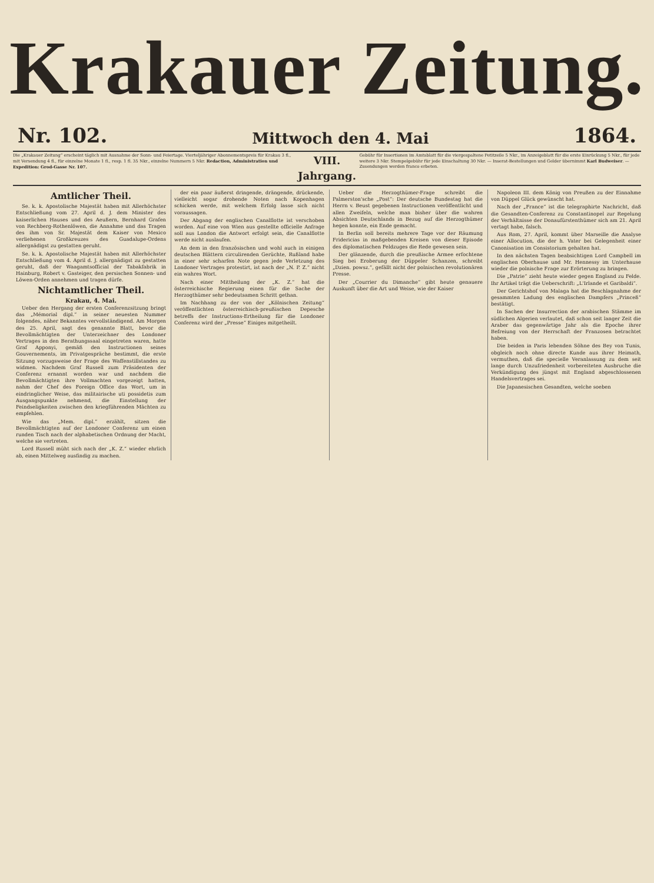Krakauer Zeitung.
Nr. 102. Mittwoch den 4. Mai 1864.
Die „Krakauer Zeitung“ erscheint täglich mit Ausnahme der Sonn- und Feiertage. Vierteljähriger Abonnementspreis für Krakau 3 fl., mit Versendung 4 fl., für einzelne Monate 1 fl., resp. 1 fl. 35 Nkr., einzelne Nummern 5 Nkr. Redaction, Administration und Expedition: Grod-Gasse Nr. 107.
VIII. Jahrgang.
Gebühr für Insertionen im Amtsblatt für die viergespaltene Petitzeile 5 Nkr., im Anzeigeblatt für die erste Einrückung 5 Nkr., für jede weitere 3 Nkr. Stempelgebühr für jede Einschaltung 30 Nkr. — Inserat-Bestellungen und Gelder übernimmt Karl Budweiser. — Zusendungen werden franco erbeten.
Amtlicher Theil.
Se. k. k. Apostolische Majestät haben mit Allerhöchster Entschließung vom 27. April d. J. dem Minister des kaiserlichen Hauses und des Aeußern, Bernhard Grafen von Rechberg-Rothenlöwen, die Annahme und das Tragen des ihm von Sr. Majestät dem Kaiser von Mexico verliehenen Großkreuzes des Guadalupe-Ordens allergnädigst zu gestatten geruht.
Se. k. k. Apostolische Majestät haben mit Allerhöchster Entschließung vom 4. April d. J. allergnädigst zu gestatten geruht, daß der Waagamtsofficial der Tabakfabrik in Hainburg, Robert v. Gasteiger, den persischen Sonnen- und Löwen-Orden annehmen und tragen dürfe.
Nichtamtlicher Theil.
Krakau, 4. Mai.
Ueber den Hergang der ersten Conferenzsitzung bringt das „Mémorial dipl.“ in seiner neuesten Nummer folgendes, näher Bekanntes vervollständigend. Am Morgen des 25. April, sagt des genannte Blatt, bevor die Bevollmächtigten der Unterzeichner des Londoner Vertrages in den Berathungssaal eingetreten waren, hatte Graf Apponyi, gemäß den Instructionen seines Gouvernements, im Privatgespräche bestimmt, die erste Sitzung vorzugsweise der Frage des Waffenstillstandes zu widmen. Nachdem Graf Russell zum Präsidenten der Conferenz ernannt worden war und nachdem die Bevollmächtigten ihre Vollmachten vorgezeigt hatten, nahm der Chef des Foreign Office das Wort, um in eindringlicher Weise, das militairische uti possidetis zum Ausgangspunkte nehmend, die Einstellung der Feindseligkeiten zwischen den kriegführenden Mächten zu empfehlen.
Wie das „Mem. dipl.“ erzählt, sitzen die Bevollmächtigten auf der Londoner Conferenz um einen runden Tisch nach der alphabetischen Ordnung der Macht, welche sie vertreten.
Lord Russell müht sich nach der „K. Z.“ wieder ehrlich ab, einen Mittelweg ausfindig zu machen.
der ein paar äußerst dringende, drängende, drückende, vielleicht sogar drohende Noten nach Kopenhagen schicken werde, mit welchem Erfolg lasse sich nicht voraussagen.
Der Abgang der englischen Canalflotte ist verschoben worden. Auf eine von Wien aus gestellte officielle Anfrage soll aus London die Antwort erfolgt sein, die Canalflotte werde nicht auslaufen.
An dem in den französischen und wohl auch in einigen deutschen Blättern circulirenden Gerüchte, Rußland habe in einer sehr scharfen Note gegen jede Verletzung des Londoner Vertrages protestirt, ist nach der „N. P. Z.“ nicht ein wahres Wort.
Nach einer Mittheilung der „K. Z.“ hat die österreichische Regierung einen für die Sache der Herzogthümer sehr bedeutsamen Schritt gethan.
Im Nachhang zu der von der „Kölnischen Zeitung“ veröffentlichten österreichisch-preußischen Depesche betreffs der Instructions-Ertheilung für die Londoner Conferenz wird der „Presse“ Einiges mitgetheilt.
Ueber die Herzogthümer-Frage schreibt die Palmerston'sche „Post“: Der deutsche Bundestag hat die Herrn v. Beust gegebenen Instructionen veröffentlicht und allen Zweifeln, welche man bisher über die wahren Absichten Deutschlands in Bezug auf die Herzogthümer hegen konnte, ein Ende gemacht.
In Berlin soll bereits mehrere Tage vor der Räumung Fridericias in maßgebenden Kreisen von dieser Episode des diplomatischen Feldzuges die Rede gewesen sein.
Der glänzende, durch die preußische Armee erfochtene Sieg bei Eroberung der Düppeler Schanzen, schreibt „Dzien. powsz.“, gefällt nicht der polnischen revolutionären Presse.
Der „Courrier du Dimanche“ gibt heute genauere Auskunft über die Art und Weise, wie der Kaiser
Napoleon III. dem König von Preußen zu der Einnahme von Düppel Glück gewünscht hat.
Nach der „France“ ist die telegraphirte Nachricht, daß die Gesandten-Conferenz zu Constantinopel zur Regelung der Verhältnisse der Donaufürstenthümer sich am 21. April vertagt habe, falsch.
Aus Rom, 27. April, kommt über Marseille die Analyse einer Allocution, die der h. Vater bei Gelegenheit einer Canonisation im Consistorium gehalten hat.
In den nächsten Tagen beabsichtigen Lord Campbell im englischen Oberhause und Mr. Hennessy im Unterhause wieder die polnische Frage zur Erörterung zu bringen.
Die „Patrie“ zieht heute wieder gegen England zu Felde. Ihr Artikel trägt die Ueberschrift: „L'Irlande et Garibaldi“.
Der Gerichtshof von Malaga hat die Beschlagnahme der gesammten Ladung des englischen Dampfers „Princeß“ bestätigt.
In Sachen der Insurrection der arabischen Stämme im südlichen Algerien verlautet, daß schon seit langer Zeit die Araber das gegenwärtige Jahr als die Epoche ihrer Befreiung von der Herrschaft der Franzosen betrachtet haben.
Die beiden in Paris lebenden Söhne des Bey von Tunis, obgleich noch ohne directe Kunde aus ihrer Heimath, vermuthen, daß die specielle Veranlassung zu dem seit lange durch Unzufriedenheit vorbereiteten Ausbruche die Verkündigung des jüngst mit England abgeschlossenen Handelsvertrages sei.
Die Japanesischen Gesandten, welche soeben